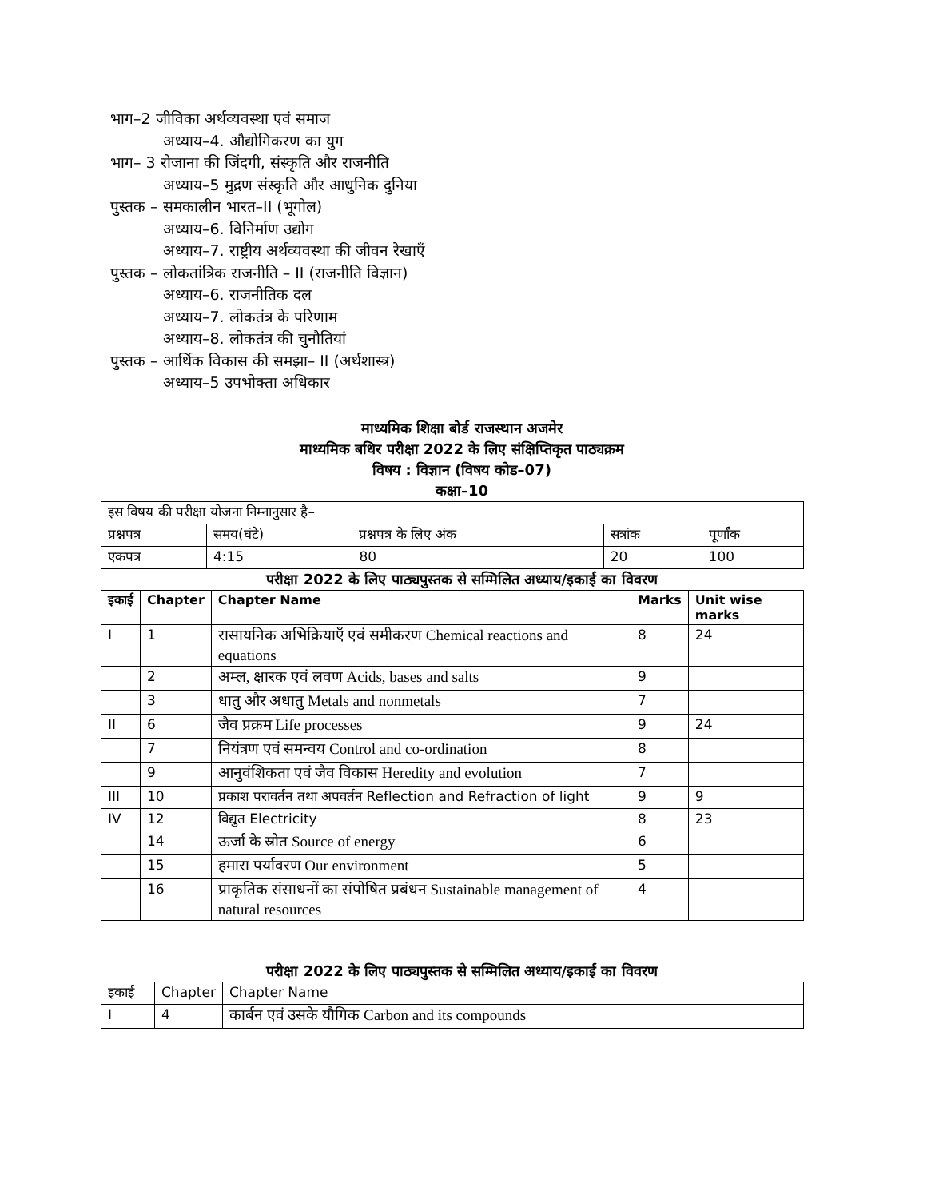भाग–2 जीविका अर्थव्यवस्था एवं समाज
अध्याय–4. औद्योगिकरण का युग
भाग– 3 रोजाना की जिंदगी, संस्कृति और राजनीति
अध्याय–5 मुद्रण संस्कृति और आधुनिक दुनिया
पुस्तक – समकालीन भारत–II (भूगोल)
अध्याय–6. विनिर्माण उद्योग
अध्याय–7. राष्ट्रीय अर्थव्यवस्था की जीवन रेखाएँ
पुस्तक – लोकतांत्रिक राजनीति – II (राजनीति विज्ञान)
अध्याय–6. राजनीतिक दल
अध्याय–7. लोकतंत्र के परिणाम
अध्याय–8. लोकतंत्र की चुनौतियां
पुस्तक – आर्थिक विकास की समझा– II (अर्थशास्त्र)
अध्याय–5 उपभोक्ता अधिकार
माध्यमिक शिक्षा बोर्ड राजस्थान अजमेर
माध्यमिक बधिर परीक्षा 2022 के लिए संक्षिप्तिकृत पाठ्यक्रम
विषय : विज्ञान (विषय कोड–07)
कक्षा–10
| इस विषय की परीक्षा योजना निम्नानुसार है– | | | | |
| प्रश्नपत्र | समय(घंटे) | प्रश्नपत्र के लिए अंक | सत्रांक | पूर्णांक |
| एकपत्र | 4:15 | 80 | 20 | 100 |
परीक्षा 2022 के लिए पाठ्यपुस्तक से सम्मिलित अध्याय/इकाई का विवरण
| इकाई | Chapter | Chapter Name | Marks | Unit wise marks |
| --- | --- | --- | --- | --- |
| I | 1 | रासायनिक अभिक्रियाएँ एवं समीकरण Chemical reactions and equations | 8 | 24 |
| | 2 | अम्ल, क्षारक एवं लवण Acids, bases and salts | 9 | |
| | 3 | धातु और अधातु Metals and nonmetals | 7 | |
| II | 6 | जैव प्रक्रम Life processes | 9 | 24 |
| | 7 | नियंत्रण एवं समन्वय Control and co-ordination | 8 | |
| | 9 | आनुवंशिकता एवं जैव विकास Heredity and evolution | 7 | |
| III | 10 | प्रकाश परावर्तन तथा अपवर्तन Reflection and Refraction of light | 9 | 9 |
| IV | 12 | विद्युत Electricity | 8 | 23 |
| | 14 | ऊर्जा के स्रोत Source of energy | 6 | |
| | 15 | हमारा पर्यावरण Our environment | 5 | |
| | 16 | प्राकृतिक संसाधनों का संपोषित प्रबंधन Sustainable management of natural resources | 4 | |
परीक्षा 2022 के लिए पाठ्यपुस्तक से सम्मिलित अध्याय/इकाई का विवरण
| इकाई | Chapter | Chapter Name |
| I | 4 | कार्बन एवं उसके यौगिक Carbon and its compounds |